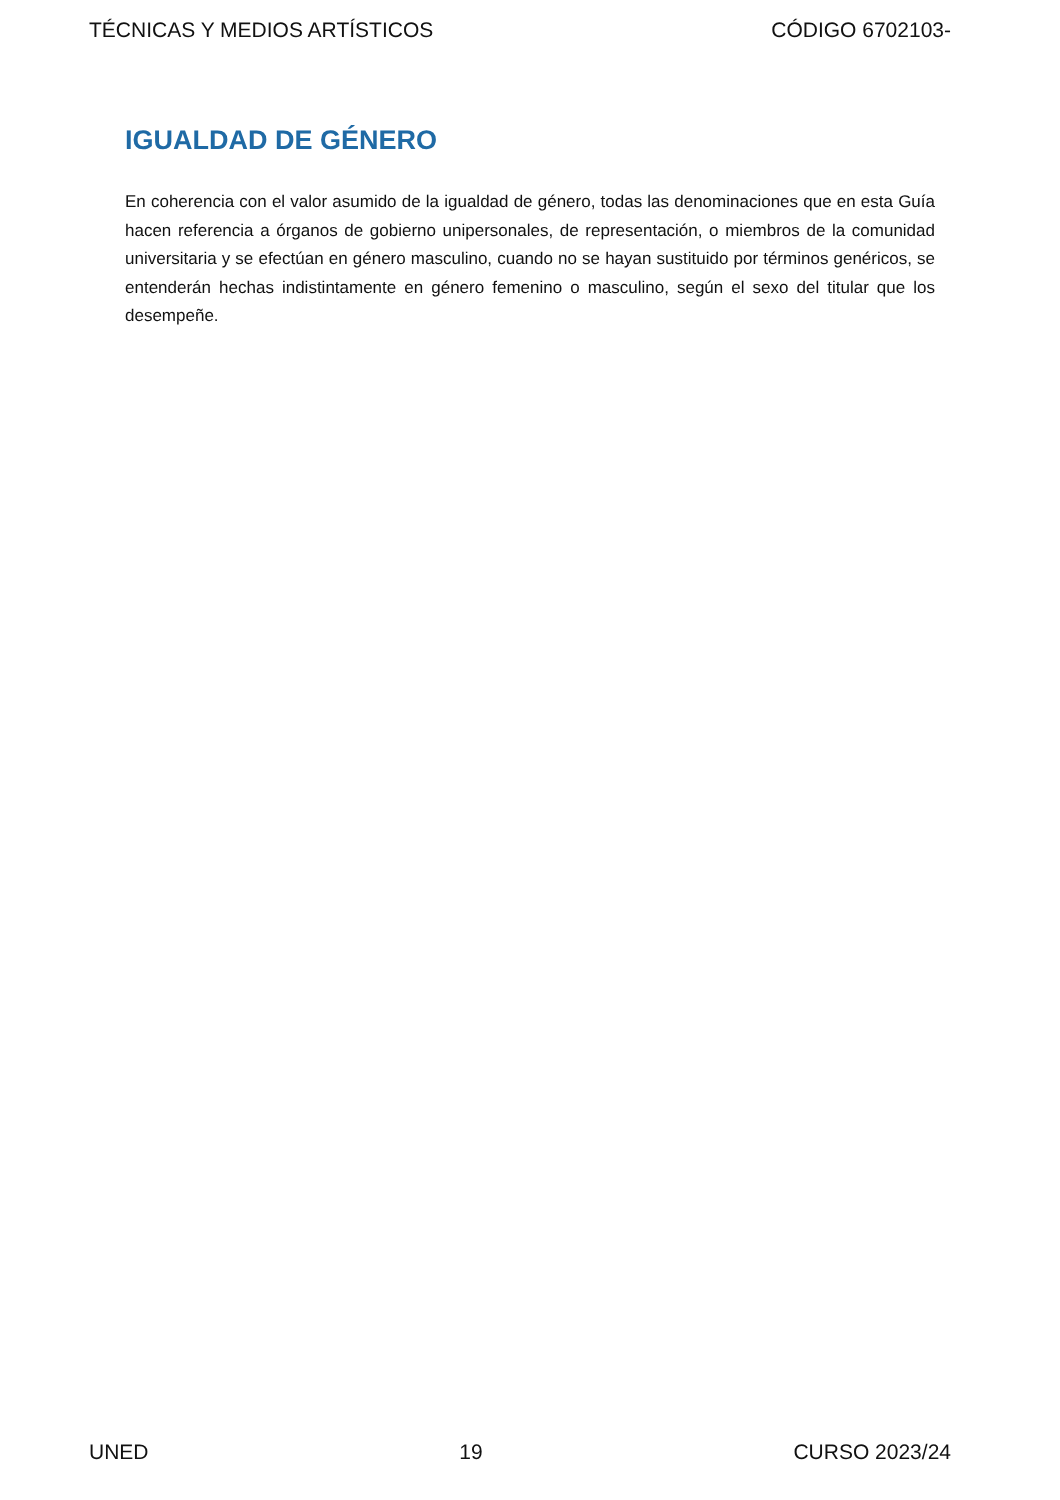TÉCNICAS Y MEDIOS ARTÍSTICOS CÓDIGO 6702103-
IGUALDAD DE GÉNERO
En coherencia con el valor asumido de la igualdad de género, todas las denominaciones que en esta Guía hacen referencia a órganos de gobierno unipersonales, de representación, o miembros de la comunidad universitaria y se efectúan en género masculino, cuando no se hayan sustituido por términos genéricos, se entenderán hechas indistintamente en género femenino o masculino, según el sexo del titular que los desempeñe.
UNED 19 CURSO 2023/24